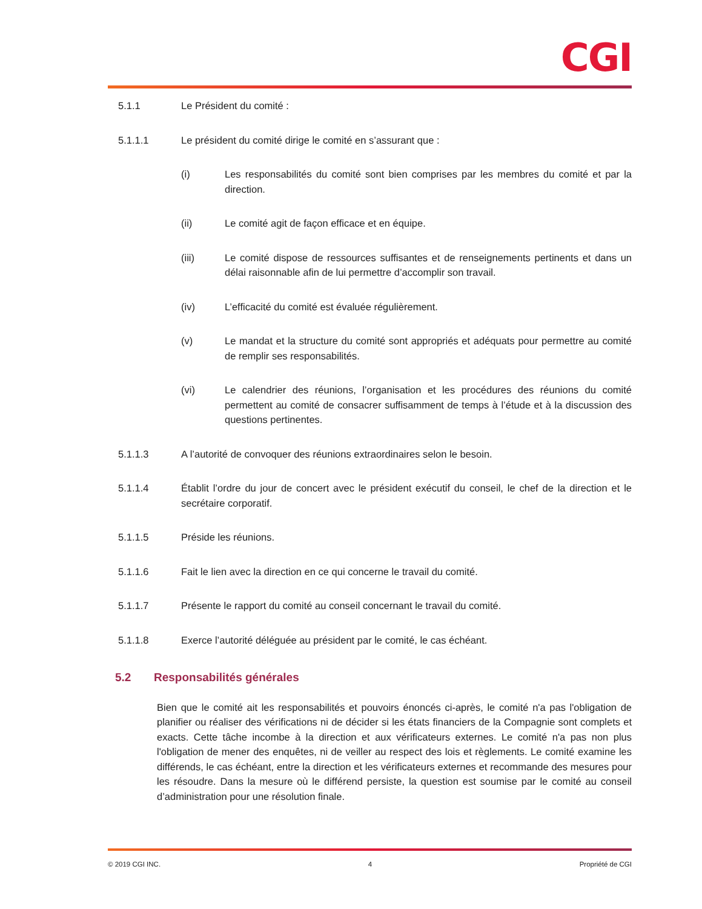CGI
5.1.1 Le Président du comité :
5.1.1.1 Le président du comité dirige le comité en s’assurant que :
(i) Les responsabilités du comité sont bien comprises par les membres du comité et par la direction.
(ii) Le comité agit de façon efficace et en équipe.
(iii) Le comité dispose de ressources suffisantes et de renseignements pertinents et dans un délai raisonnable afin de lui permettre d’accomplir son travail.
(iv) L’efficacité du comité est évaluée régulièrement.
(v) Le mandat et la structure du comité sont appropriés et adéquats pour permettre au comité de remplir ses responsabilités.
(vi) Le calendrier des réunions, l’organisation et les procédures des réunions du comité permettent au comité de consacrer suffisamment de temps à l’étude et à la discussion des questions pertinentes.
5.1.1.3 A l’autorité de convoquer des réunions extraordinaires selon le besoin.
5.1.1.4 Établit l’ordre du jour de concert avec le président exécutif du conseil, le chef de la direction et le secrétaire corporatif.
5.1.1.5 Préside les réunions.
5.1.1.6 Fait le lien avec la direction en ce qui concerne le travail du comité.
5.1.1.7 Présente le rapport du comité au conseil concernant le travail du comité.
5.1.1.8 Exerce l’autorité déléguée au président par le comité, le cas échéant.
5.2 Responsabilités générales
Bien que le comité ait les responsabilités et pouvoirs énoncés ci-après, le comité n'a pas l'obligation de planifier ou réaliser des vérifications ni de décider si les états financiers de la Compagnie sont complets et exacts. Cette tâche incombe à la direction et aux vérificateurs externes. Le comité n'a pas non plus l'obligation de mener des enquêtes, ni de veiller au respect des lois et règlements. Le comité examine les différends, le cas échéant, entre la direction et les vérificateurs externes et recommande des mesures pour les résoudre. Dans la mesure où le différend persiste, la question est soumise par le comité au conseil d’administration pour une résolution finale.
© 2019 CGI INC. 4 Propriété de CGI